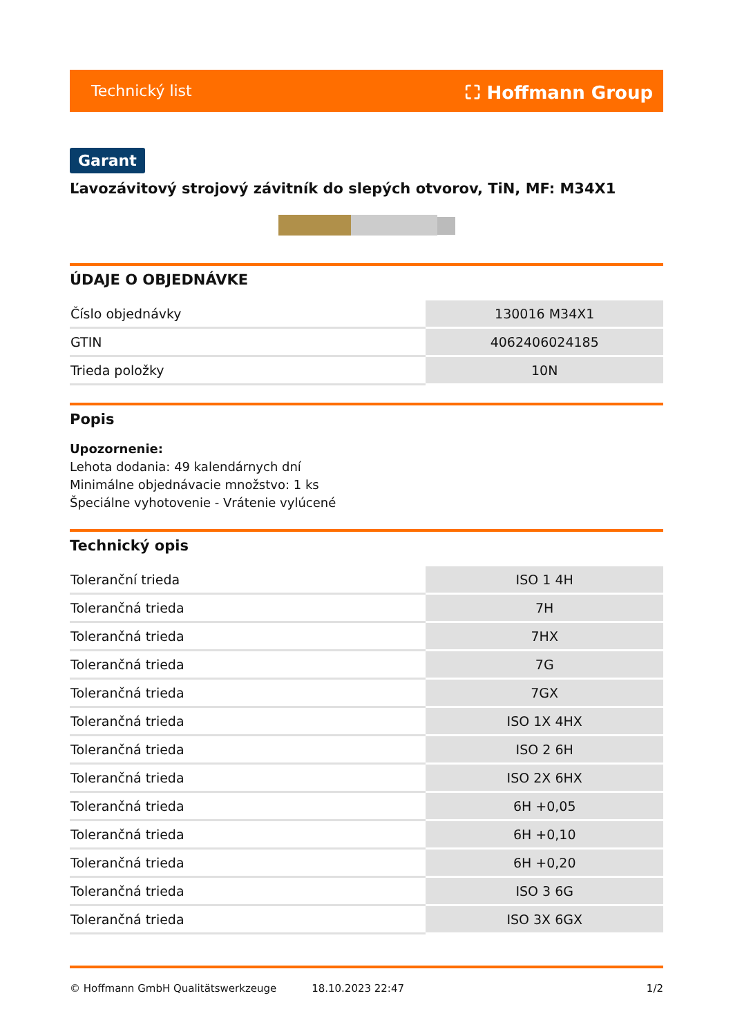Technický list ⛶ Hoffmann Group
Garant
Ľavozávitový strojový závitník do slepých otvorov, TiN, MF: M34X1
ÚDAJE O OBJEDNÁVKE
| Číslo objednávky | 130016 M34X1 |
| GTIN | 4062406024185 |
| Trieda položky | 10N |
Popis
Upozornenie:
Lehota dodania: 49 kalendárnych dní
Minimálne objednávacie množstvo: 1 ks
Špeciálne vyhotovenie - Vrátenie vylúcené
Technický opis
| Toleranční trieda | ISO 1 4H |
| Tolerančná trieda | 7H |
| Tolerančná trieda | 7HX |
| Tolerančná trieda | 7G |
| Tolerančná trieda | 7GX |
| Tolerančná trieda | ISO 1X 4HX |
| Tolerančná trieda | ISO 2 6H |
| Tolerančná trieda | ISO 2X 6HX |
| Tolerančná trieda | 6H +0,05 |
| Tolerančná trieda | 6H +0,10 |
| Tolerančná trieda | 6H +0,20 |
| Tolerančná trieda | ISO 3 6G |
| Tolerančná trieda | ISO 3X 6GX |
© Hoffmann GmbH Qualitätswerkzeuge 18.10.2023 22:47 1/2